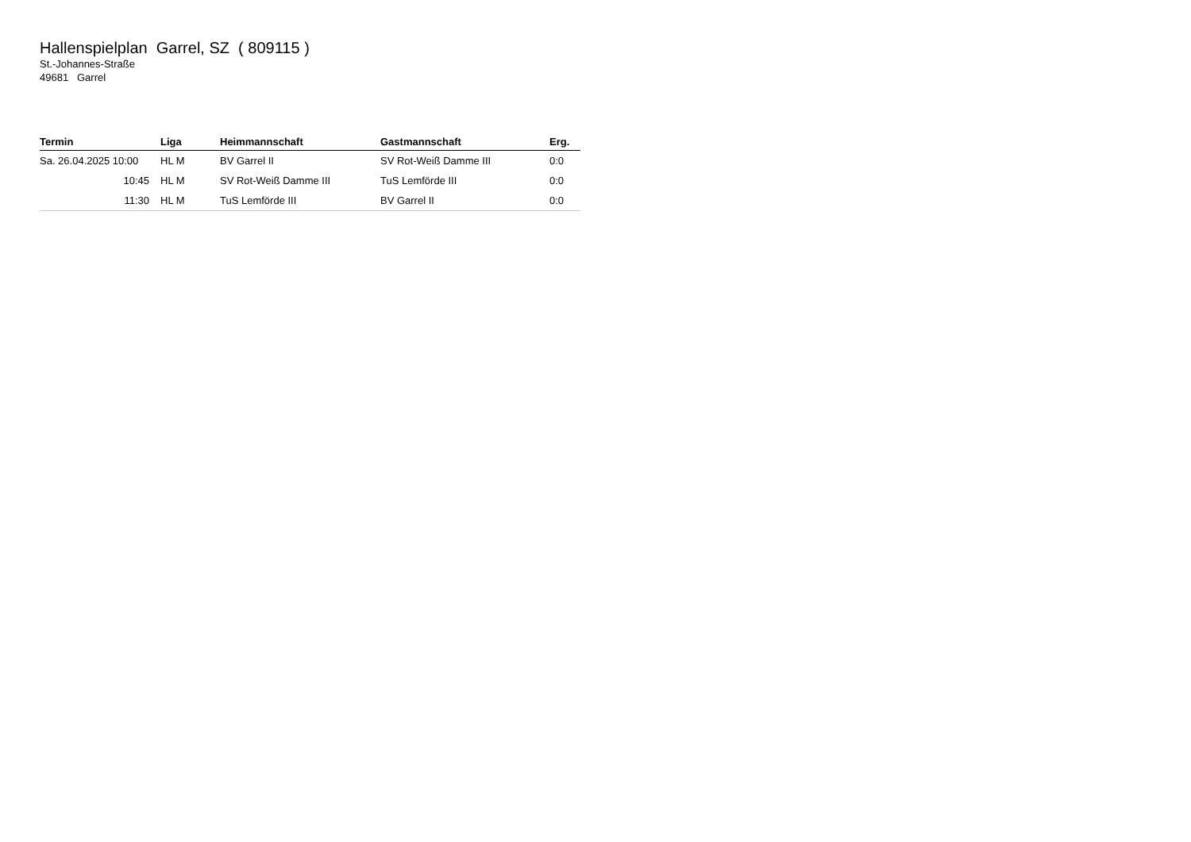Hallenspielplan Garrel, SZ ( 809115 )
St.-Johannes-Straße
49681 Garrel
| Termin | Liga | Heimmannschaft | Gastmannschaft | Erg. |
| --- | --- | --- | --- | --- |
| Sa. 26.04.2025 10:00 | HL M | BV Garrel II | SV Rot-Weiß Damme III | 0:0 |
| 10:45 | HL M | SV Rot-Weiß Damme III | TuS Lemförde III | 0:0 |
| 11:30 | HL M | TuS Lemförde III | BV Garrel II | 0:0 |